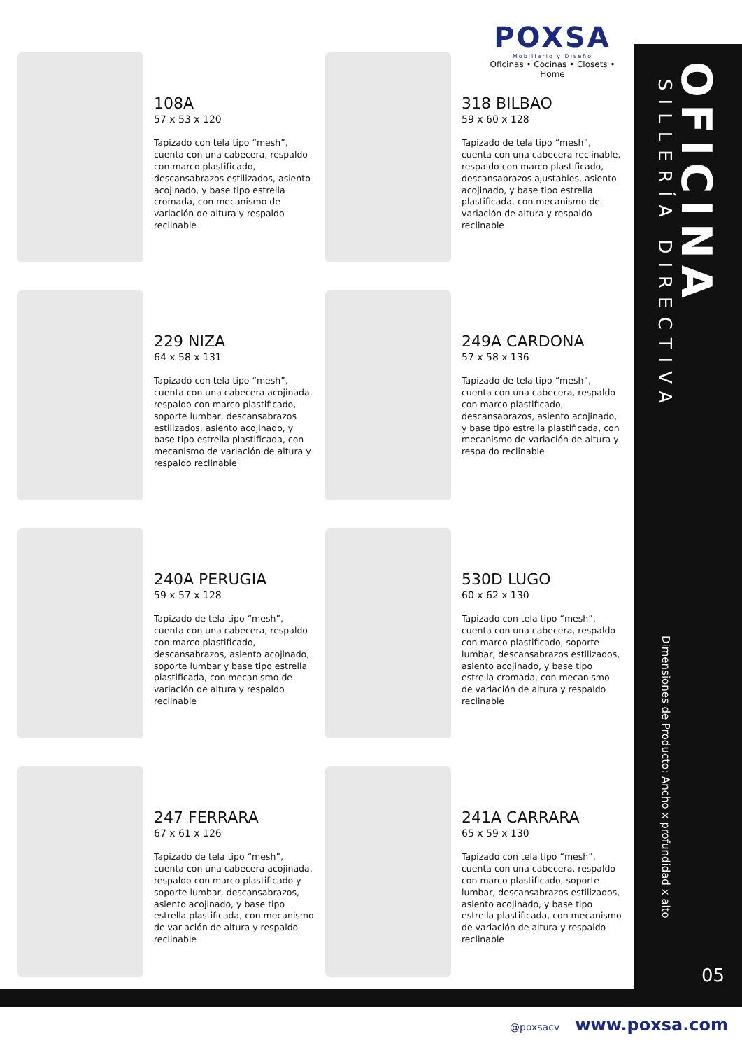POXSA
Mobiliario y Diseño
Oficinas • Cocinas • Closets • Home
108A
57 x 53 x 120
Tapizado con tela tipo “mesh”, cuenta con una cabecera, respaldo con marco plastificado, descansabrazos estilizados, asiento acojinado, y base tipo estrella cromada, con mecanismo de variación de altura y respaldo reclinable
318 BILBAO
59 x 60 x 128
Tapizado de tela tipo “mesh”, cuenta con una cabecera reclinable, respaldo con marco plastificado, descansabrazos ajustables, asiento acojinado, y base tipo estrella plastificada, con mecanismo de variación de altura y respaldo reclinable
229 NIZA
64 x 58 x 131
Tapizado con tela tipo “mesh”, cuenta con una cabecera acojinada, respaldo con marco plastificado, soporte lumbar, descansabrazos estilizados, asiento acojinado, y base tipo estrella plastificada, con mecanismo de variación de altura y respaldo reclinable
249A CARDONA
57 x 58 x 136
Tapizado de tela tipo “mesh”, cuenta con una cabecera, respaldo con marco plastificado, descansabrazos, asiento acojinado, y base tipo estrella plastificada, con mecanismo de variación de altura y respaldo reclinable
240A PERUGIA
59 x 57 x 128
Tapizado de tela tipo “mesh”, cuenta con una cabecera, respaldo con marco plastificado, descansabrazos, asiento acojinado, soporte lumbar y base tipo estrella plastificada, con mecanismo de variación de altura y respaldo reclinable
530D LUGO
60 x 62 x 130
Tapizado con tela tipo “mesh”, cuenta con una cabecera, respaldo con marco plastificado, soporte lumbar, descansabrazos estilizados, asiento acojinado, y base tipo estrella cromada, con mecanismo de variación de altura y respaldo reclinable
247 FERRARA
67 x 61 x 126
Tapizado de tela tipo “mesh”, cuenta con una cabecera acojinada, respaldo con marco plastificado y soporte lumbar, descansabrazos, asiento acojinado, y base tipo estrella plastificada, con mecanismo de variación de altura y respaldo reclinable
241A CARRARA
65 x 59 x 130
Tapizado con tela tipo “mesh”, cuenta con una cabecera, respaldo con marco plastificado, soporte lumbar, descansabrazos estilizados, asiento acojinado, y base tipo estrella plastificada, con mecanismo de variación de altura y respaldo reclinable
OFICINA
SILLERÍA DIRECTIVA
Dimensiones de Producto: Ancho x profundidad x alto
05
@poxsacv www.poxsa.com